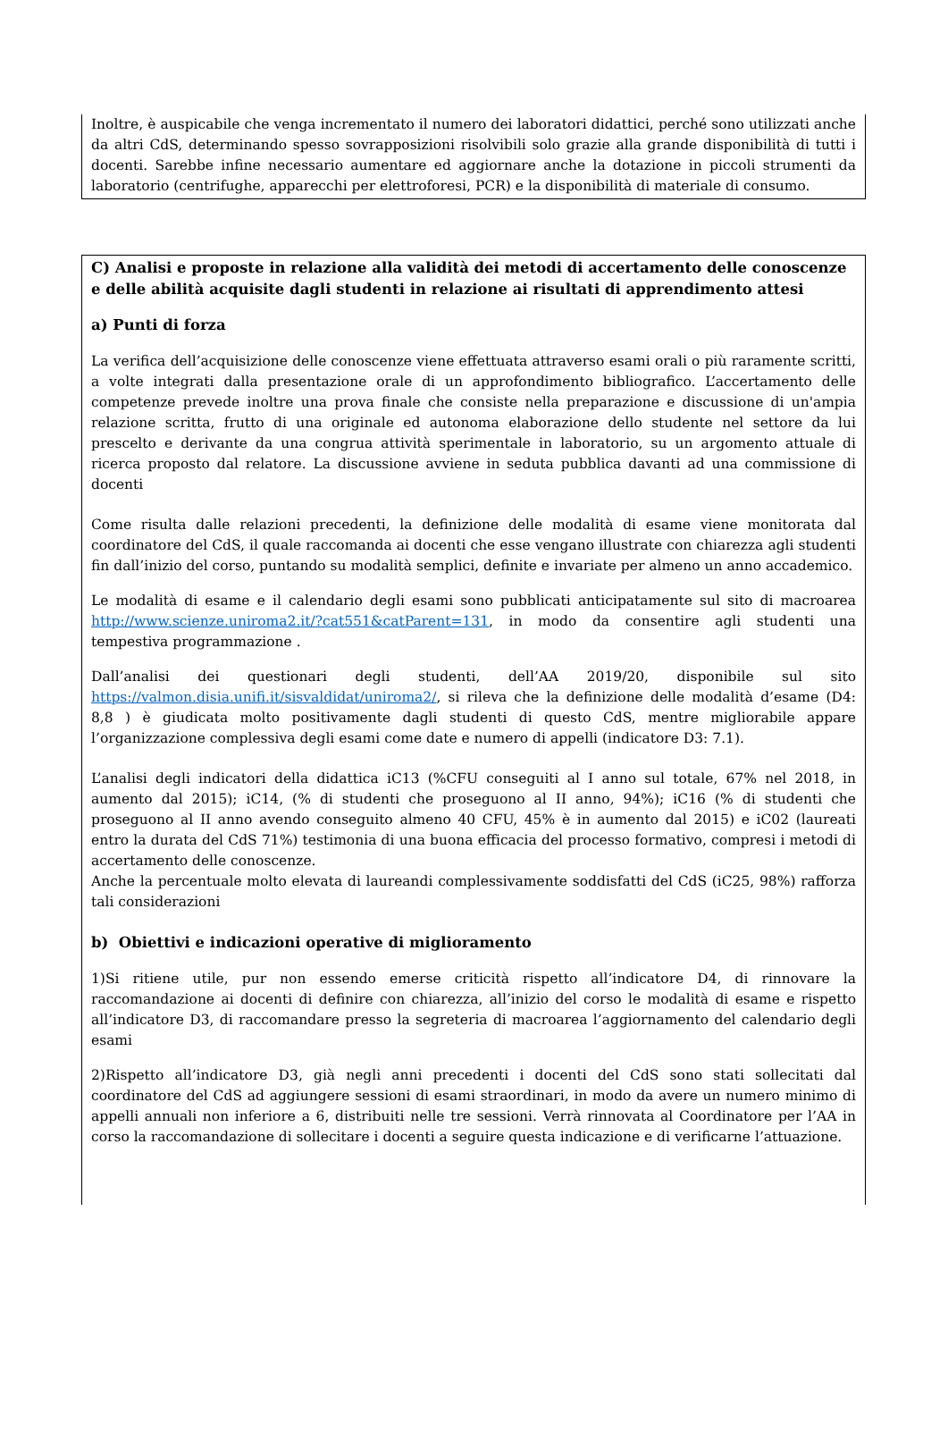Inoltre, è auspicabile che venga incrementato il numero dei laboratori didattici, perché sono utilizzati anche da altri CdS, determinando spesso sovrapposizioni risolvibili solo grazie alla grande disponibilità di tutti i docenti. Sarebbe infine necessario aumentare ed aggiornare anche la dotazione in piccoli strumenti da laboratorio (centrifughe, apparecchi per elettroforesi, PCR) e la disponibilità di materiale di consumo.
C) Analisi e proposte in relazione alla validità dei metodi di accertamento delle conoscenze e delle abilità acquisite dagli studenti in relazione ai risultati di apprendimento attesi
a) Punti di forza
La verifica dell’acquisizione delle conoscenze viene effettuata attraverso esami orali o più raramente scritti, a volte integrati dalla presentazione orale di un approfondimento bibliografico. L’accertamento delle competenze prevede inoltre una prova finale che consiste nella preparazione e discussione di un'ampia relazione scritta, frutto di una originale ed autonoma elaborazione dello studente nel settore da lui prescelto e derivante da una congrua attività sperimentale in laboratorio, su un argomento attuale di ricerca proposto dal relatore. La discussione avviene in seduta pubblica davanti ad una commissione di docenti
Come risulta dalle relazioni precedenti, la definizione delle modalità di esame viene monitorata dal coordinatore del CdS, il quale raccomanda ai docenti che esse vengano illustrate con chiarezza agli studenti fin dall’inizio del corso, puntando su modalità semplici, definite e invariate per almeno un anno accademico.
Le modalità di esame e il calendario degli esami sono pubblicati anticipatamente sul sito di macroarea http://www.scienze.uniroma2.it/?cat551&catParent=131, in modo da consentire agli studenti una tempestiva programmazione .
Dall’analisi dei questionari degli studenti, dell’AA 2019/20, disponibile sul sito https://valmon.disia.unifi.it/sisvaldidat/uniroma2/, si rileva che la definizione delle modalità d’esame (D4: 8,8 ) è giudicata molto positivamente dagli studenti di questo CdS, mentre migliorabile appare l’organizzazione complessiva degli esami come date e numero di appelli (indicatore D3: 7.1).
L’analisi degli indicatori della didattica iC13 (%CFU conseguiti al I anno sul totale, 67% nel 2018, in aumento dal 2015); iC14, (% di studenti che proseguono al II anno, 94%); iC16 (% di studenti che proseguono al II anno avendo conseguito almeno 40 CFU, 45% è in aumento dal 2015) e iC02 (laureati entro la durata del CdS 71%) testimonia di una buona efficacia del processo formativo, compresi i metodi di accertamento delle conoscenze.
Anche la percentuale molto elevata di laureandi complessivamente soddisfatti del CdS (iC25, 98%) rafforza tali considerazioni
b) Obiettivi e indicazioni operative di miglioramento
1)Si ritiene utile, pur non essendo emerse criticità rispetto all’indicatore D4, di rinnovare la raccomandazione ai docenti di definire con chiarezza, all’inizio del corso le modalità di esame e rispetto all’indicatore D3, di raccomandare presso la segreteria di macroarea l’aggiornamento del calendario degli esami
2)Rispetto all’indicatore D3, già negli anni precedenti i docenti del CdS sono stati sollecitati dal coordinatore del CdS ad aggiungere sessioni di esami straordinari, in modo da avere un numero minimo di appelli annuali non inferiore a 6, distribuiti nelle tre sessioni. Verrà rinnovata al Coordinatore per l’AA in corso la raccomandazione di sollecitare i docenti a seguire questa indicazione e di verificarne l’attuazione.